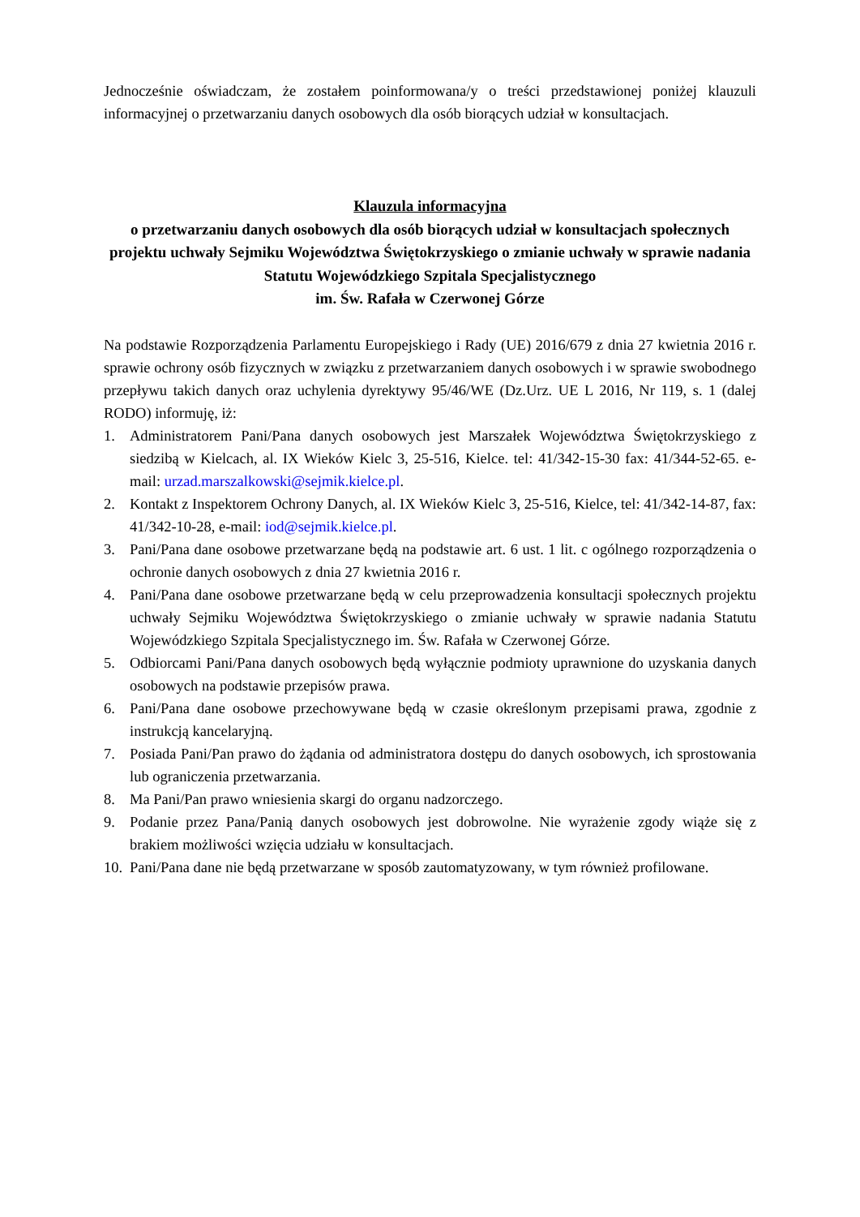Jednocześnie oświadczam, że zostałem poinformowana/y o treści przedstawionej poniżej klauzuli informacyjnej o przetwarzaniu danych osobowych dla osób biorących udział w konsultacjach.
Klauzula informacyjna
o przetwarzaniu danych osobowych dla osób biorących udział w konsultacjach społecznych projektu uchwały Sejmiku Województwa Świętokrzyskiego o zmianie uchwały w sprawie nadania Statutu Wojewódzkiego Szpitala Specjalistycznego
im. Św. Rafała w Czerwonej Górze
Na podstawie Rozporządzenia Parlamentu Europejskiego i Rady (UE) 2016/679 z dnia 27 kwietnia 2016 r. sprawie ochrony osób fizycznych w związku z przetwarzaniem danych osobowych i w sprawie swobodnego przepływu takich danych oraz uchylenia dyrektywy 95/46/WE (Dz.Urz. UE L 2016, Nr 119, s. 1 (dalej RODO) informuję, iż:
1. Administratorem Pani/Pana danych osobowych jest Marszałek Województwa Świętokrzyskiego z siedzibą w Kielcach, al. IX Wieków Kielc 3, 25-516, Kielce. tel: 41/342-15-30 fax: 41/344-52-65. e-mail: urzad.marszalkowski@sejmik.kielce.pl.
2. Kontakt z Inspektorem Ochrony Danych, al. IX Wieków Kielc 3, 25-516, Kielce, tel: 41/342-14-87, fax: 41/342-10-28, e-mail: iod@sejmik.kielce.pl.
3. Pani/Pana dane osobowe przetwarzane będą na podstawie art. 6 ust. 1 lit. c ogólnego rozporządzenia o ochronie danych osobowych z dnia 27 kwietnia 2016 r.
4. Pani/Pana dane osobowe przetwarzane będą w celu przeprowadzenia konsultacji społecznych projektu uchwały Sejmiku Województwa Świętokrzyskiego o zmianie uchwały w sprawie nadania Statutu Wojewódzkiego Szpitala Specjalistycznego im. Św. Rafała w Czerwonej Górze.
5. Odbiorcami Pani/Pana danych osobowych będą wyłącznie podmioty uprawnione do uzyskania danych osobowych na podstawie przepisów prawa.
6. Pani/Pana dane osobowe przechowywane będą w czasie określonym przepisami prawa, zgodnie z instrukcją kancelaryjną.
7. Posiada Pani/Pan prawo do żądania od administratora dostępu do danych osobowych, ich sprostowania lub ograniczenia przetwarzania.
8. Ma Pani/Pan prawo wniesienia skargi do organu nadzorczego.
9. Podanie przez Pana/Panią danych osobowych jest dobrowolne. Nie wyrażenie zgody wiąże się z brakiem możliwości wzięcia udziału w konsultacjach.
10. Pani/Pana dane nie będą przetwarzane w sposób zautomatyzowany, w tym również profilowane.